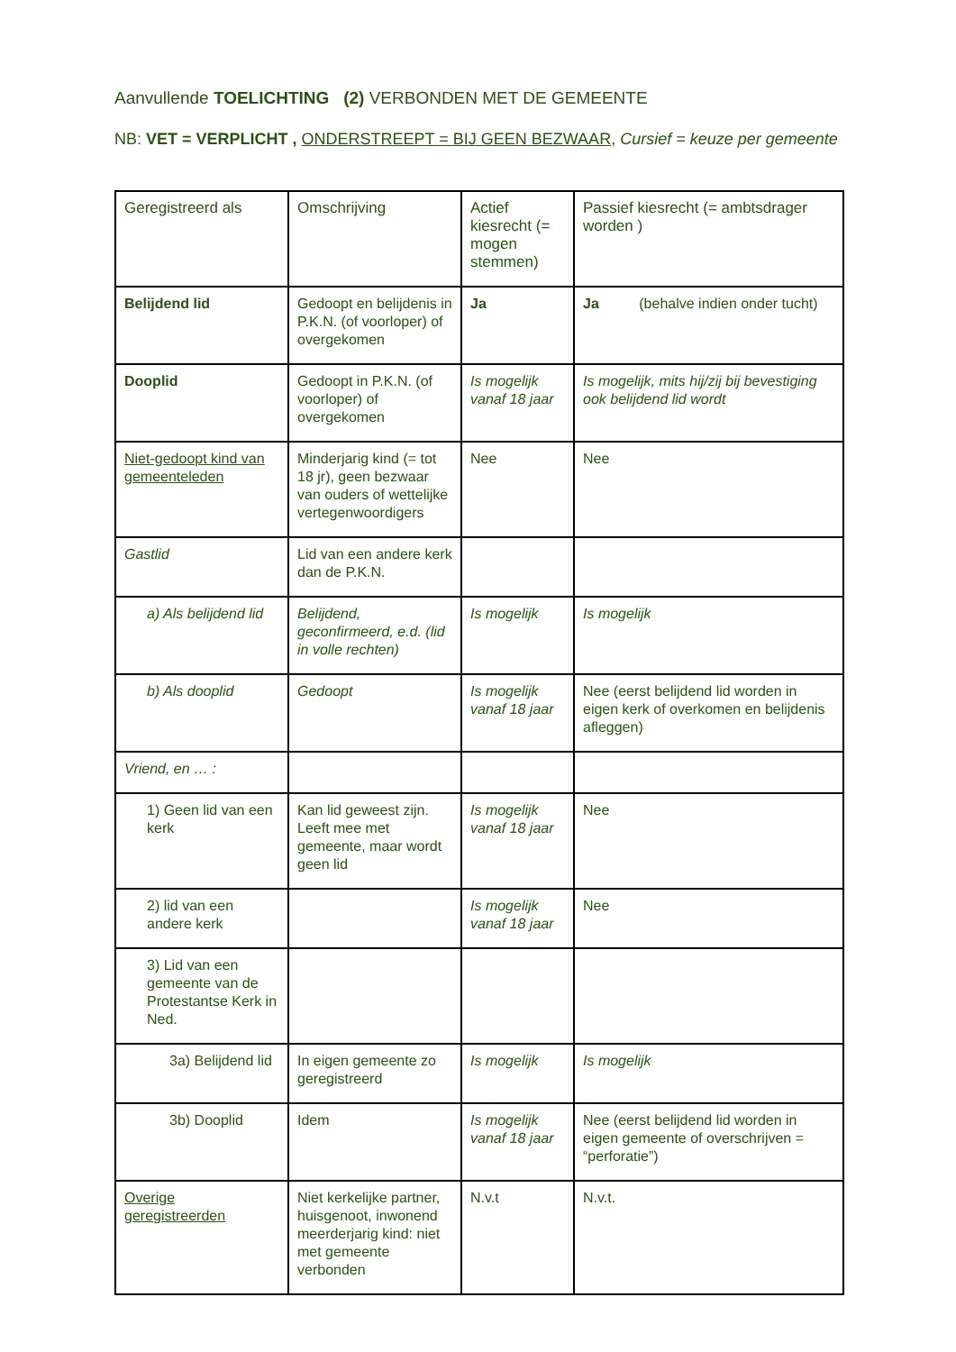Aanvullende TOELICHTING (2) VERBONDEN MET DE GEMEENTE
NB: VET = VERPLICHT , ONDERSTREEPT = BIJ GEEN BEZWAAR, Cursief = keuze per gemeente
| Geregistreerd als | Omschrijving | Actief kiesrecht (= mogen stemmen) | Passief kiesrecht (= ambtsdrager worden ) |
| --- | --- | --- | --- |
| Belijdend lid | Gedoopt en belijdenis in P.K.N. (of voorloper) of overgekomen | Ja | Ja (behalve indien onder tucht) |
| Dooplid | Gedoopt in P.K.N. (of voorloper) of overgekomen | Is mogelijk vanaf 18 jaar | Is mogelijk, mits hij/zij bij bevestiging ook belijdend lid wordt |
| Niet-gedoopt kind van gemeenteleden | Minderjarig kind (= tot 18 jr), geen bezwaar van ouders of wettelijke vertegenwoordigers | Nee | Nee |
| Gastlid | Lid van een andere kerk dan de P.K.N. | | |
| a) Als belijdend lid | Belijdend, geconfirmeerd, e.d. (lid in volle rechten) | Is mogelijk | Is mogelijk |
| b) Als dooplid | Gedoopt | Is mogelijk vanaf 18 jaar | Nee (eerst belijdend lid worden in eigen kerk of overkomen en belijdenis afleggen) |
| Vriend, en … : | | | |
| 1) Geen lid van een kerk | Kan lid geweest zijn. Leeft mee met gemeente, maar wordt geen lid | Is mogelijk vanaf 18 jaar | Nee |
| 2) lid van een andere kerk | | Is mogelijk vanaf 18 jaar | Nee |
| 3) Lid van een gemeente van de Protestantse Kerk in Ned. | | | |
| 3a) Belijdend lid | In eigen gemeente zo geregistreerd | Is mogelijk | Is mogelijk |
| 3b) Dooplid | Idem | Is mogelijk vanaf 18 jaar | Nee (eerst belijdend lid worden in eigen gemeente of overschrijven = “perforatie”) |
| Overige geregistreerden | Niet kerkelijke partner, huisgenoot, inwonend meerderjarig kind: niet met gemeente verbonden | N.v.t | N.v.t. |